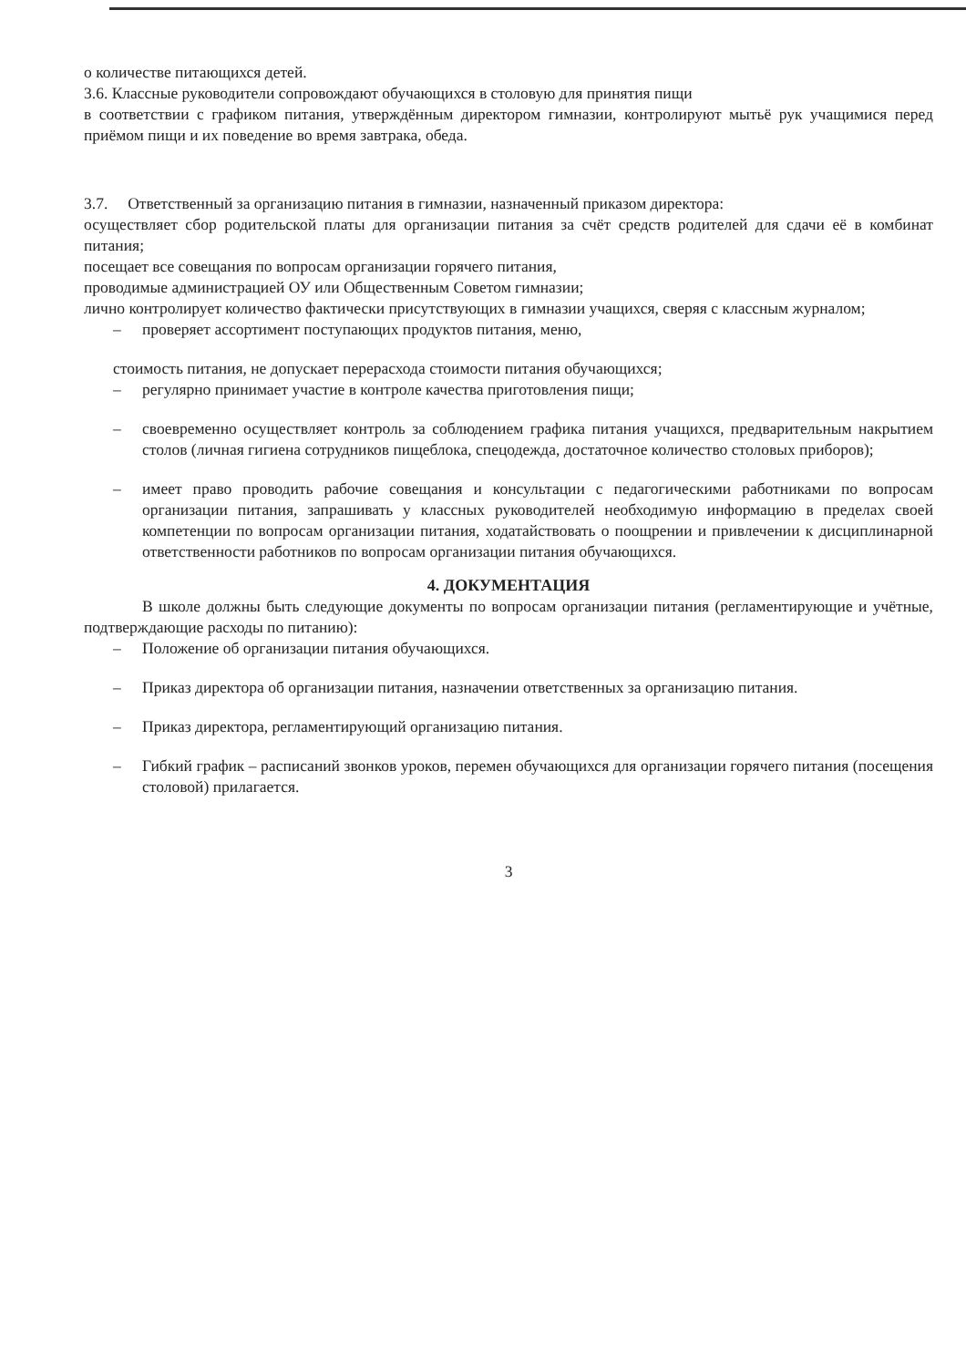о количестве питающихся детей.
3.6. Классные руководители сопровождают обучающихся в столовую для принятия пищи
в соответствии с графиком питания, утверждённым директором гимназии, контролируют мытьё рук учащимися перед приёмом пищи и их поведение во время завтрака, обеда.
3.7. Ответственный за организацию питания в гимназии, назначенный приказом директора:
осуществляет сбор родительской платы для организации питания за счёт средств родителей для сдачи её в комбинат питания;
посещает все совещания по вопросам организации горячего питания,
проводимые администрацией ОУ или Общественным Советом гимназии;
лично контролирует количество фактически присутствующих в гимназии учащихся, сверяя с классным журналом;
– проверяет ассортимент поступающих продуктов питания, меню,
стоимость питания, не допускает перерасхода стоимости питания обучающихся;
– регулярно принимает участие в контроле качества приготовления пищи;
– своевременно осуществляет контроль за соблюдением графика питания учащихся, предварительным накрытием столов (личная гигиена сотрудников пищеблока, спецодежда, достаточное количество столовых приборов);
– имеет право проводить рабочие совещания и консультации с педагогическими работниками по вопросам организации питания, запрашивать у классных руководителей необходимую информацию в пределах своей компетенции по вопросам организации питания, ходатайствовать о поощрении и привлечении к дисциплинарной ответственности работников по вопросам организации питания обучающихся.
4. ДОКУМЕНТАЦИЯ
В школе должны быть следующие документы по вопросам организации питания (регламентирующие и учётные, подтверждающие расходы по питанию):
– Положение об организации питания обучающихся.
– Приказ директора об организации питания, назначении ответственных за организацию питания.
– Приказ директора, регламентирующий организацию питания.
– Гибкий график – расписаний звонков уроков, перемен обучающихся для организации горячего питания (посещения столовой) прилагается.
3